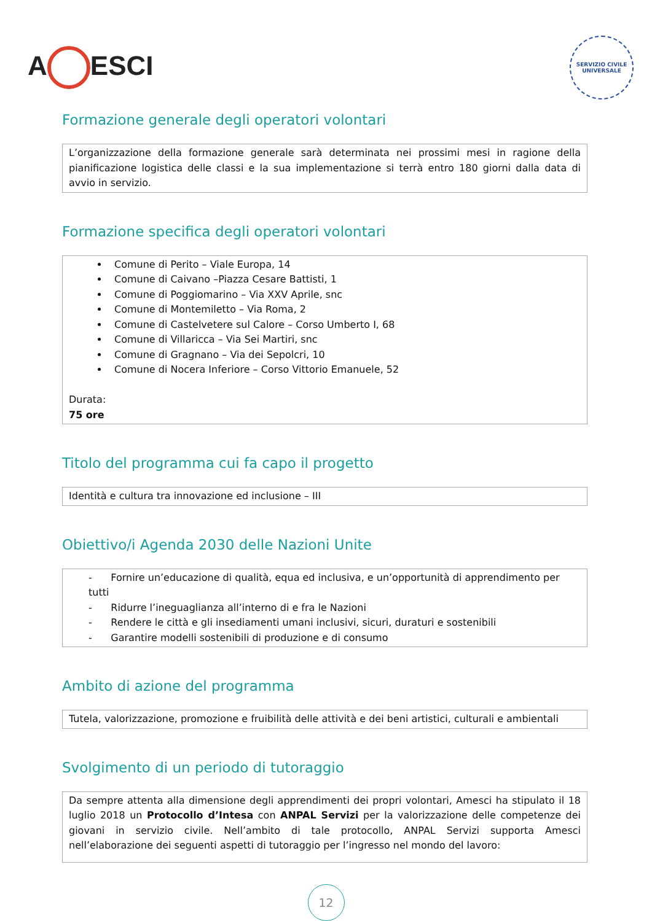A ESCI
SERVIZIO CIVILE UNIVERSALE
Formazione generale degli operatori volontari
L’organizzazione della formazione generale sarà determinata nei prossimi mesi in ragione della pianificazione logistica delle classi e la sua implementazione si terrà entro 180 giorni dalla data di avvio in servizio.
Formazione specifica degli operatori volontari
Comune di Perito – Viale Europa, 14
Comune di Caivano –Piazza Cesare Battisti, 1
Comune di Poggiomarino – Via XXV Aprile, snc
Comune di Montemiletto – Via Roma, 2
Comune di Castelvetere sul Calore – Corso Umberto I, 68
Comune di Villaricca – Via Sei Martiri, snc
Comune di Gragnano – Via dei Sepolcri, 10
Comune di Nocera Inferiore – Corso Vittorio Emanuele, 52
Durata:
75 ore
Titolo del programma cui fa capo il progetto
Identità e cultura tra innovazione ed inclusione – III
Obiettivo/i Agenda 2030 delle Nazioni Unite
- Fornire un’educazione di qualità, equa ed inclusiva, e un’opportunità di apprendimento per tutti
- Ridurre l’ineguaglianza all’interno di e fra le Nazioni
- Rendere le città e gli insediamenti umani inclusivi, sicuri, duraturi e sostenibili
- Garantire modelli sostenibili di produzione e di consumo
Ambito di azione del programma
Tutela, valorizzazione, promozione e fruibilità delle attività e dei beni artistici, culturali e ambientali
Svolgimento di un periodo di tutoraggio
Da sempre attenta alla dimensione degli apprendimenti dei propri volontari, Amesci ha stipulato il 18 luglio 2018 un Protocollo d’Intesa con ANPAL Servizi per la valorizzazione delle competenze dei giovani in servizio civile. Nell’ambito di tale protocollo, ANPAL Servizi supporta Amesci nell’elaborazione dei seguenti aspetti di tutoraggio per l’ingresso nel mondo del lavoro:
12